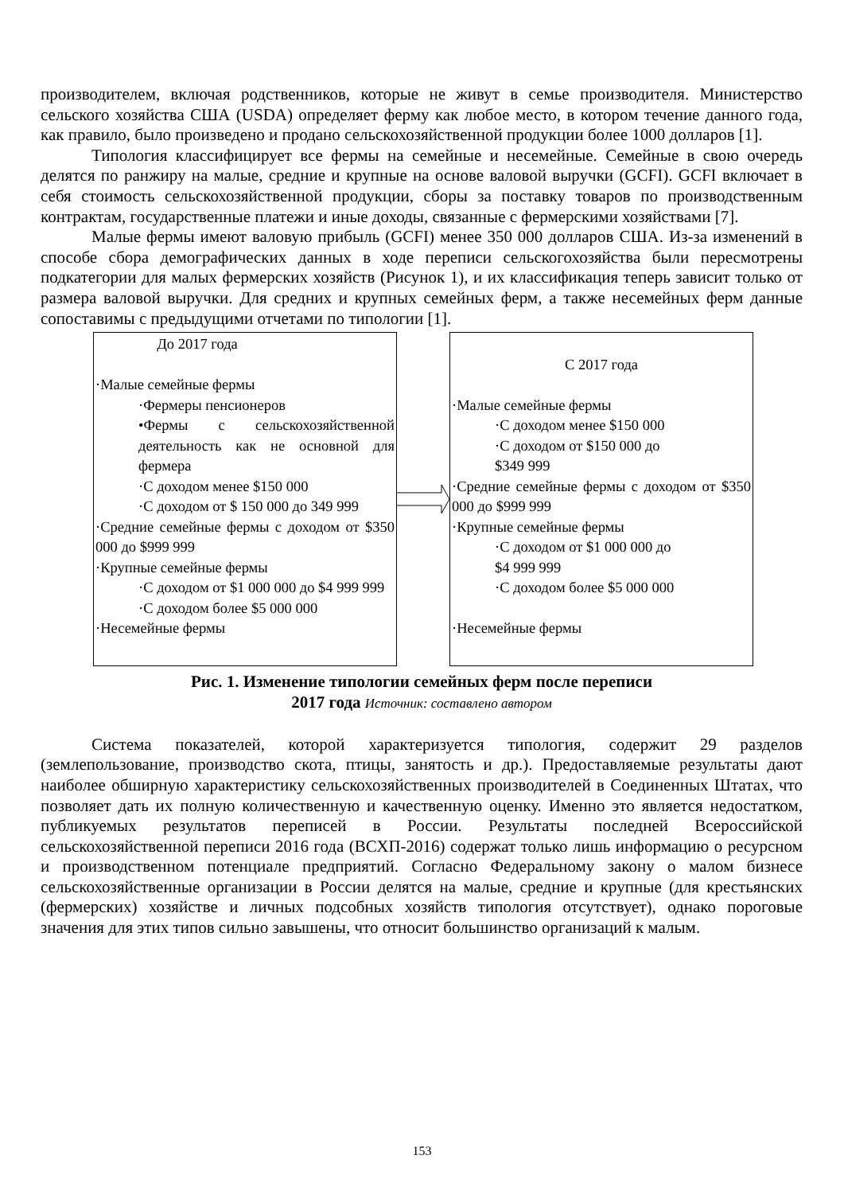производителем, включая родственников, которые не живут в семье производителя. Министерство сельского хозяйства США (USDA) определяет ферму как любое место, в котором течение данного года, как правило, было произведено и продано сельскохозяйственной продукции более 1000 долларов [1].
Типология классифицирует все фермы на семейные и несемейные. Семейные в свою очередь делятся по ранжиру на малые, средние и крупные на основе валовой выручки (GCFI). GCFI включает в себя стоимость сельскохозяйственной продукции, сборы за поставку товаров по производственным контрактам, государственные платежи и иные доходы, связанные с фермерскими хозяйствами [7].
Малые фермы имеют валовую прибыль (GCFI) менее 350 000 долларов США. Из-за изменений в способе сбора демографических данных в ходе переписи сельскогохозяйства были пересмотрены подкатегории для малых фермерских хозяйств (Рисунок 1), и их классификация теперь зависит только от размера валовой выручки. Для средних и крупных семейных ферм, а также несемейных ферм данные сопоставимы с предыдущими отчетами по типологии [1].
До 2017 года
·Малые семейные фермы
·Фермеры пенсионеров
•Фермы с сельскохозяйственной деятельность как не основной для фермера
·С доходом менее $150 000
·С доходом от $ 150 000 до 349 999
·Средние семейные фермы с доходом от $350 000 до $999 999
·Крупные семейные фермы
·С доходом от $1 000 000 до $4 999 999
·С доходом более $5 000 000
·Несемейные фермы
С 2017 года
·Малые семейные фермы
·С доходом менее $150 000
·С доходом от $150 000 до
$349 999
·Средние семейные фермы с доходом от $350 000 до $999 999
·Крупные семейные фермы
·С доходом от $1 000 000 до
$4 999 999
·С доходом более $5 000 000
·Несемейные фермы
Рис. 1. Изменение типологии семейных ферм после переписи
2017 года Источник: составлено автором
Система показателей, которой характеризуется типология, содержит 29 разделов (землепользование, производство скота, птицы, занятость и др.). Предоставляемые результаты дают наиболее обширную характеристику сельскохозяйственных производителей в Соединенных Штатах, что позволяет дать их полную количественную и качественную оценку. Именно это является недостатком, публикуемых результатов переписей в России. Результаты последней Всероссийской сельскохозяйственной переписи 2016 года (ВСХП-2016) содержат только лишь информацию о ресурсном и производственном потенциале предприятий. Согласно Федеральному закону о малом бизнесе сельскохозяйственные организации в России делятся на малые, средние и крупные (для крестьянских (фермерских) хозяйстве и личных подсобных хозяйств типология отсутствует), однако пороговые значения для этих типов сильно завышены, что относит большинство организаций к малым.
153